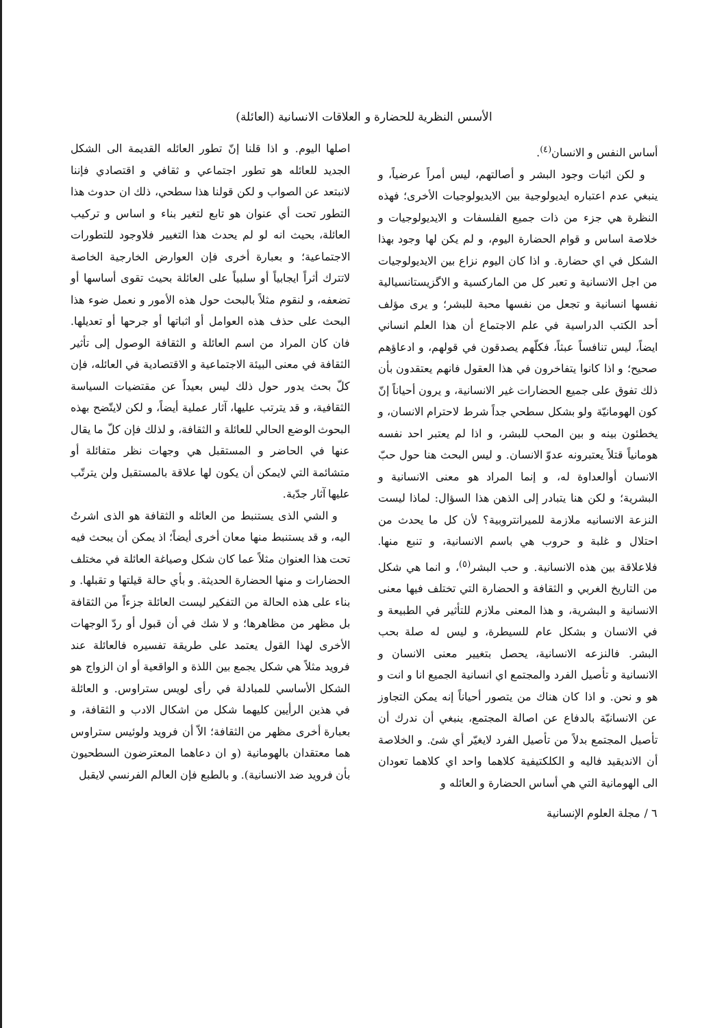الأسس النظرية للحضارة و العلاقات الانسانية (العائلة)
أساس النفس و الانسان<sup>(٤)</sup>.
و لكن اثبات وجود البشر و أصالتهم، ليس أمراً عرضياً، و ينبغي عدم اعتباره ايديولوجية بين الايديولوجيات الأخرى؛ فهذه النظرة هي جزء من ذات جميع الفلسفات و الايديولوجيات و خلاصة اساس و قوام الحضارة اليوم، و لم يكن لها وجود بهذا الشكل في اي حضارة. و اذا كان اليوم نزاع بين الايديولوجيات من اجل الانسانية و تعبر كل من الماركسية و الاگزيستانسيالية نفسها انسانية و تجعل من نفسها محبة للبشر؛ و يرى مؤلف أحد الكتب الدراسية في علم الاجتماع أن هذا العلم انساني ايضاً، ليس تنافساً عبثاً، فكلّهم يصدقون في قولهم، و ادعاؤهم صحيح؛ و اذا كانوا يتفاخرون في هذا العقول فانهم يعتقدون بأن ذلك تفوق على جميع الحضارات غير الانسانية، و يرون أحياناً إنّ كون الهومانيّة ولو بشكل سطحي جداً شرط لاحترام الانسان، و يخطئون بينه و بين المحب للبشر، و اذا لم يعتبر احد نفسه هومانياً قتلاً يعتبرونه عدوّ الانسان. و ليس البحث هنا حول حبّ الانسان أوالعداوة له، و إنما المراد هو معنى الانسانية و البشرية؛ و لكن هنا يتبادر إلى الذهن هذا السؤال: لماذا ليست النزعة الانسانيه ملازمة للميرانتروبية؟ لأن كل ما يحدث من احتلال و غلبة و حروب هي باسم الانسانية، و تنبع منها. فلاعلاقة بين هذه الانسانية. و حب البشر<sup>(٥)</sup>، و انما هي شكل من التاريخ الغربي و الثقافة و الحضارة التي تختلف فيها معنى الانسانية و البشرية، و هذا المعنى ملازم للتأثير في الطبيعة و في الانسان و بشكل عام للسيطرة، و ليس له صلة بحب البشر. فالنزعه الانسانية، يحصل بتغيير معنى الانسان و الانسانية و تأصيل الفرد والمجتمع اي انسانية الجميع انا و انت و هو و نحن. و اذا كان هناك من يتصور أحياناً إنه يمكن التجاوز عن الانسانيّة بالدفاع عن اصالة المجتمع، ينبغي أن ندرك أن تأصيل المجتمع بدلاً من تأصيل الفرد لايغيّر أي شئ. و الخلاصة أن الانديقيد فاليه و الكلكتيفية كلاهما واحد اي كلاهما تعودان الى الهومانية التي هي أساس الحضارة و العائله و
اصلها اليوم. و اذا قلنا إنّ تطور العائله القديمة الى الشكل الجديد للعائله هو تطور اجتماعي و ثقافي و اقتصادي فإننا لانبتعد عن الصواب و لكن قولنا هذا سطحي، ذلك ان حدوث هذا التطور تحت أي عنوان هو تابع لتغير بناء و اساس و تركيب العائلة، بحيث انه لو لم يحدث هذا التغيير فلاوجود للتطورات الاجتماعية؛ و بعبارة أخرى فإن العوارض الخارجية الخاصة لاتترك أثراً ايجابياً أو سلبياً على العائلة بحيث تقوى أساسها أو تضعفه، و لنقوم مثلاً بالبحث حول هذه الأمور و نعمل ضوء هذا البحث على حذف هذه العوامل أو اثباتها أو جرحها أو تعديلها. فان كان المراد من اسم العائلة و الثقافة الوصول إلى تأثير الثقافة في معنى البيئة الاجتماعية و الاقتصادية في العائله، فإن كلّ بحث يدور حول ذلك ليس بعيداً عن مقتضيات السياسة الثقافية، و قد يترتب عليها، آثار عملية أيضاً، و لكن لايتّضح بهذه البحوث الوضع الحالي للعائلة و الثقافة، و لذلك فإن كلّ ما يقال عنها في الحاضر و المستقبل هي وجهات نظر متفائلة أو متشائمة التي لايمكن أن يكون لها علاقة بالمستقبل ولن يترتّب عليها آثار جدّية.
و الشي الذى يستنبط من العائله و الثقافة هو الذى اشرتُ اليه، و قد يستنبط منها معان أخرى أيضاً؛ اذ يمكن أن يبحث فيه تحت هذا العنوان مثلاً عما كان شكل وصياغة العائلة في مختلف الحضارات و منها الحضارة الحديثة. و بأي حالة قيلتها و تقبلها. و بناء على هذه الحالة من التفكير ليست العائلة جزءاً من الثقافة بل مظهر من مظاهرها؛ و لا شك في أن قبول أو ردّ الوجهات الأخرى لهذا القول يعتمد على طريقة تفسيره فالعائلة عند فرويد مثلاً هي شكل يجمع بين اللذة و الواقعية أو ان الزواج هو الشكل الأساسي للمبادلة في رأى لويس ستراوس. و العائلة في هذين الرأيين كليهما شكل من اشكال الادب و الثقافة، و بعبارة أخرى مظهر من الثقافة؛ الاّ أن فرويد ولوئيس ستراوس هما معتقدان بالهومانية (و ان دعاهما المعترضون السطحيون بأن فرويد ضد الانسانية). و بالطبع فإن العالم الفرنسي لايقبل
٦ / مجلة العلوم الإنسانية